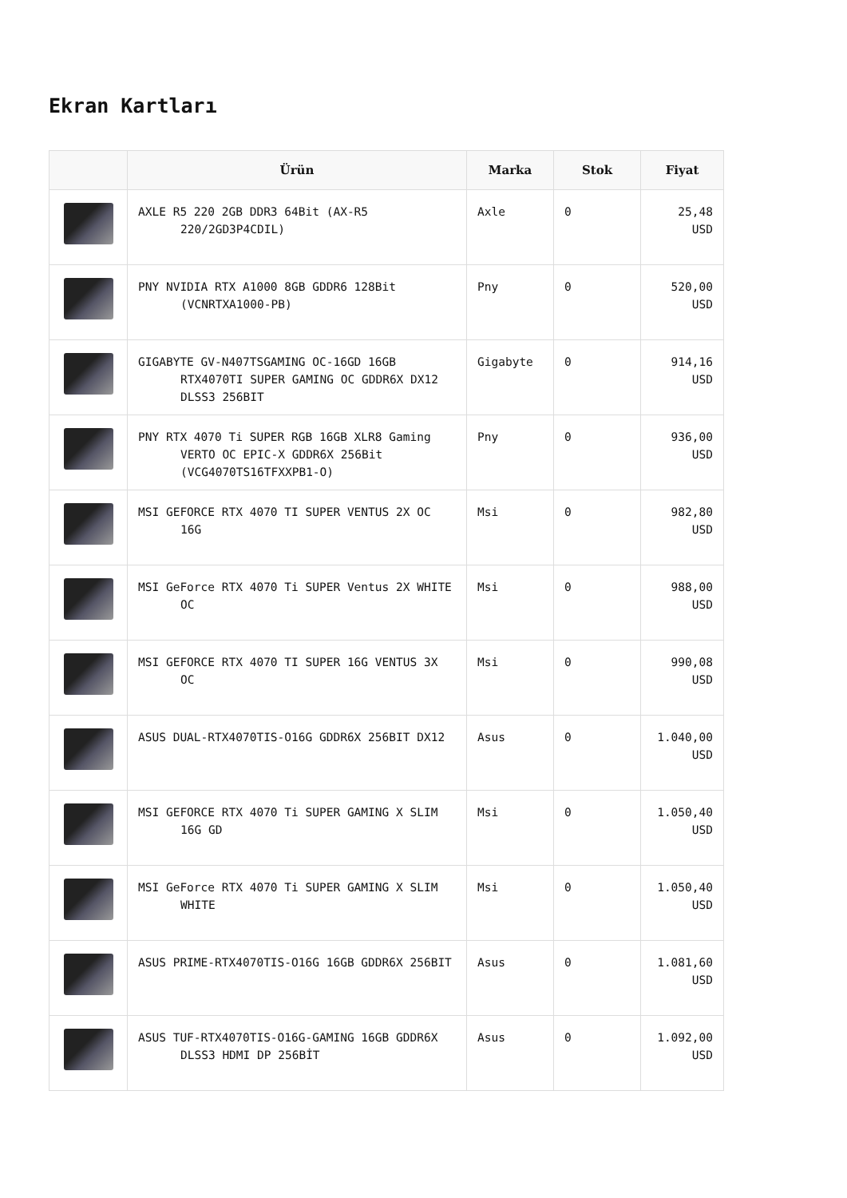Ekran Kartları
| | Ürün | Marka | Stok | Fiyat |
| --- | --- | --- | --- | --- |
| | AXLE R5 220 2GB DDR3 64Bit (AX-R5 220/2GD3P4CDIL) | Axle | 0 | 25,48 USD |
| | PNY NVIDIA RTX A1000 8GB GDDR6 128Bit (VCNRTXA1000-PB) | Pny | 0 | 520,00 USD |
| | GIGABYTE GV-N407TSGAMING OC-16GD 16GB RTX4070TI SUPER GAMING OC GDDR6X DX12 DLSS3 256BIT | Gigabyte | 0 | 914,16 USD |
| | PNY RTX 4070 Ti SUPER RGB 16GB XLR8 Gaming VERTO OC EPIC-X GDDR6X 256Bit (VCG4070TS16TFXXPB1-O) | Pny | 0 | 936,00 USD |
| | MSI GEFORCE RTX 4070 TI SUPER VENTUS 2X OC 16G | Msi | 0 | 982,80 USD |
| | MSI GeForce RTX 4070 Ti SUPER Ventus 2X WHITE OC | Msi | 0 | 988,00 USD |
| | MSI GEFORCE RTX 4070 TI SUPER 16G VENTUS 3X OC | Msi | 0 | 990,08 USD |
| | ASUS DUAL-RTX4070TIS-O16G GDDR6X 256BIT DX12 | Asus | 0 | 1.040,00 USD |
| | MSI GEFORCE RTX 4070 Ti SUPER GAMING X SLIM 16G GD | Msi | 0 | 1.050,40 USD |
| | MSI GeForce RTX 4070 Ti SUPER GAMING X SLIM WHITE | Msi | 0 | 1.050,40 USD |
| | ASUS PRIME-RTX4070TIS-O16G 16GB GDDR6X 256BIT | Asus | 0 | 1.081,60 USD |
| | ASUS TUF-RTX4070TIS-O16G-GAMING 16GB GDDR6X DLSS3 HDMI DP 256BİT | Asus | 0 | 1.092,00 USD |